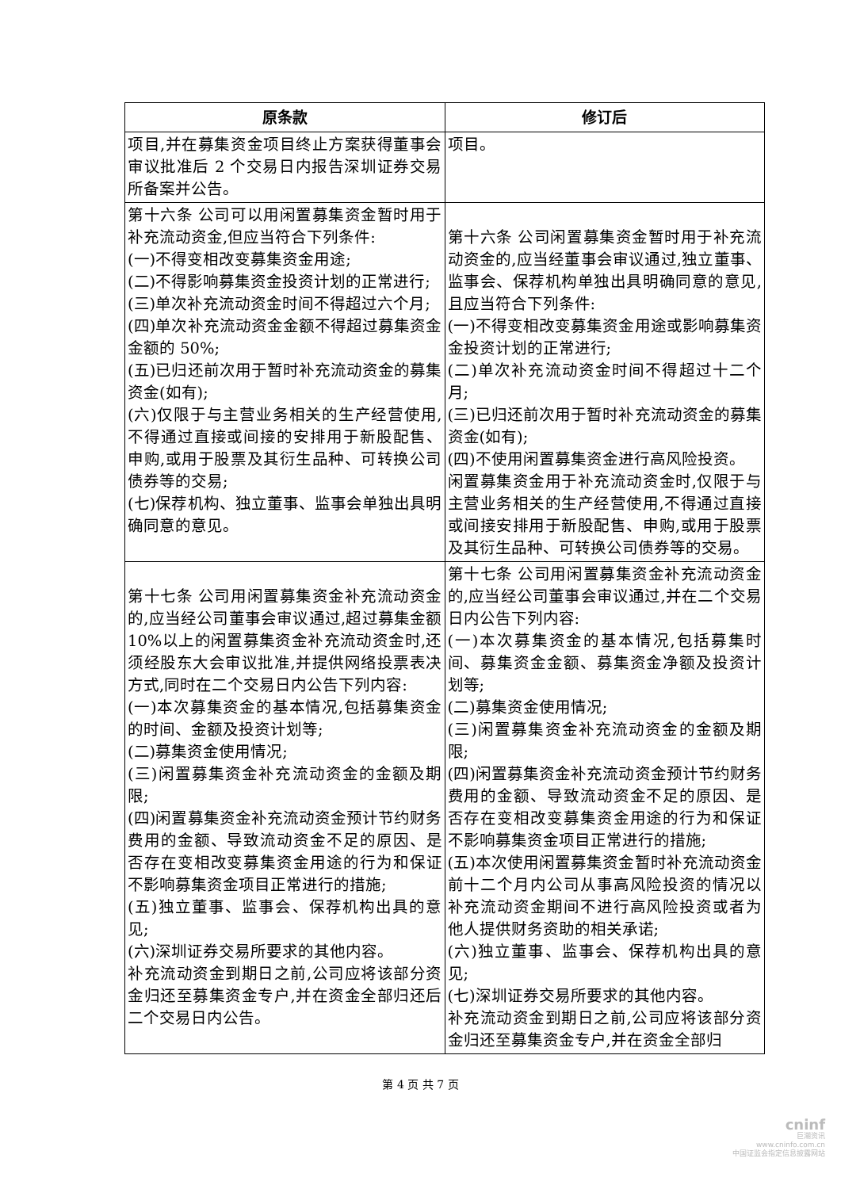| 原条款 | 修订后 |
| --- | --- |
| 项目,并在募集资金项目终止方案获得董事会审议批准后 2 个交易日内报告深圳证券交易所备案并公告。 | 项目。 |
| 第十六条 公司可以用闲置募集资金暂时用于补充流动资金,但应当符合下列条件: (一)不得变相改变募集资金用途; (二)不得影响募集资金投资计划的正常进行; (三)单次补充流动资金时间不得超过六个月; (四)单次补充流动资金金额不得超过募集资金金额的 50%; (五)已归还前次用于暂时补充流动资金的募集资金(如有); (六)仅限于与主营业务相关的生产经营使用,不得通过直接或间接的安排用于新股配售、申购,或用于股票及其衍生品种、可转换公司债券等的交易; (七)保荐机构、独立董事、监事会单独出具明确同意的意见。 | 第十六条 公司闲置募集资金暂时用于补充流动资金的,应当经董事会审议通过,独立董事、监事会、保荐机构单独出具明确同意的意见,且应当符合下列条件: (一)不得变相改变募集资金用途或影响募集资金投资计划的正常进行; (二)单次补充流动资金时间不得超过十二个月; (三)已归还前次用于暂时补充流动资金的募集资金(如有); (四)不使用闲置募集资金进行高风险投资。 闲置募集资金用于补充流动资金时,仅限于与主营业务相关的生产经营使用,不得通过直接或间接安排用于新股配售、申购,或用于股票及其衍生品种、可转换公司债券等的交易。 |
| 第十七条 公司用闲置募集资金补充流动资金的,应当经公司董事会审议通过,超过募集金额 10%以上的闲置募集资金补充流动资金时,还须经股东大会审议批准,并提供网络投票表决方式,同时在二个交易日内公告下列内容: (一)本次募集资金的基本情况,包括募集资金的时间、金额及投资计划等; (二)募集资金使用情况; (三)闲置募集资金补充流动资金的金额及期限; (四)闲置募集资金补充流动资金预计节约财务费用的金额、导致流动资金不足的原因、是否存在变相改变募集资金用途的行为和保证不影响募集资金项目正常进行的措施; (五)独立董事、监事会、保荐机构出具的意见; (六)深圳证券交易所要求的其他内容。 补充流动资金到期日之前,公司应将该部分资金归还至募集资金专户,并在资金全部归还后二个交易日内公告。 | 第十七条 公司用闲置募集资金补充流动资金的,应当经公司董事会审议通过,并在二个交易日内公告下列内容: (一)本次募集资金的基本情况,包括募集时间、募集资金金额、募集资金净额及投资计划等; (二)募集资金使用情况; (三)闲置募集资金补充流动资金的金额及期限; (四)闲置募集资金补充流动资金预计节约财务费用的金额、导致流动资金不足的原因、是否存在变相改变募集资金用途的行为和保证不影响募集资金项目正常进行的措施; (五)本次使用闲置募集资金暂时补充流动资金前十二个月内公司从事高风险投资的情况以补充流动资金期间不进行高风险投资或者为他人提供财务资助的相关承诺; (六)独立董事、监事会、保荐机构出具的意见; (七)深圳证券交易所要求的其他内容。 补充流动资金到期日之前,公司应将该部分资金归还至募集资金专户,并在资金全部归 |
第 4 页 共 7 页
cninf
巨潮资讯
www.cninfo.com.cn
中国证监会指定信息披露网站